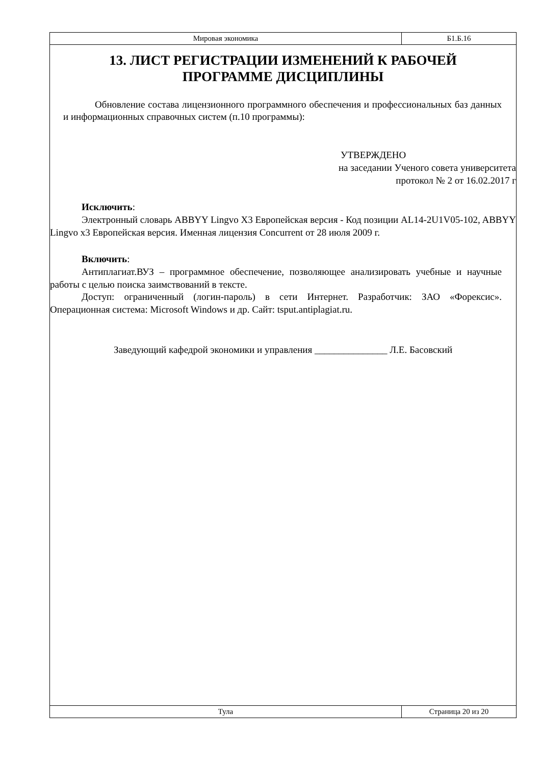Мировая экономика Б1.Б.16
13. ЛИСТ РЕГИСТРАЦИИ ИЗМЕНЕНИЙ К РАБОЧЕЙ ПРОГРАММЕ ДИСЦИПЛИНЫ
Обновление состава лицензионного программного обеспечения и профессиональных баз данных и информационных справочных систем (п.10 программы):
УТВЕРЖДЕНО
на заседании Ученого совета университета
протокол № 2 от 16.02.2017 г
Исключить:
Электронный словарь ABBYY Lingvo X3 Европейская версия - Код позиции AL14-2U1V05-102, ABBYY Lingvo x3 Европейская версия. Именная лицензия Concurrent от 28 июля 2009 г.
Включить:
Антиплагиат.ВУЗ – программное обеспечение, позволяющее анализировать учебные и научные работы с целью поиска заимствований в тексте.
Доступ: ограниченный (логин-пароль) в сети Интернет. Разработчик: ЗАО «Форексис». Операционная система: Microsoft Windows и др. Сайт: tsput.antiplagiat.ru.
Заведующий кафедрой экономики и управления _______________ Л.Е. Басовский
Тула Страница 20 из 20